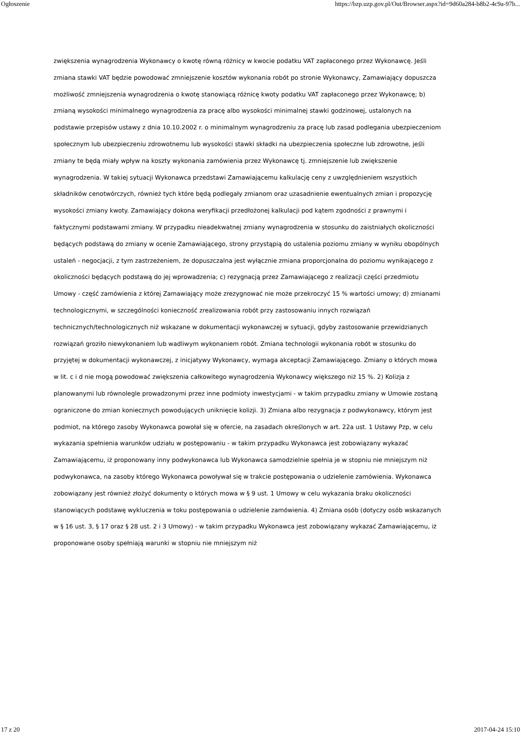Ogłoszenie https://bzp.uzp.gov.pl/Out/Browser.aspx?id=9d60a284-b8b2-4c9a-97b...
zwiększenia wynagrodzenia Wykonawcy o kwotę równą różnicy w kwocie podatku VAT zapłaconego przez Wykonawcę. Jeśli zmiana stawki VAT będzie powodować zmniejszenie kosztów wykonania robót po stronie Wykonawcy, Zamawiający dopuszcza możliwość zmniejszenia wynagrodzenia o kwotę stanowiącą różnicę kwoty podatku VAT zapłaconego przez Wykonawcę; b) zmianą wysokości minimalnego wynagrodzenia za pracę albo wysokości minimalnej stawki godzinowej, ustalonych na podstawie przepisów ustawy z dnia 10.10.2002 r. o minimalnym wynagrodzeniu za pracę lub zasad podlegania ubezpieczeniom społecznym lub ubezpieczeniu zdrowotnemu lub wysokości stawki składki na ubezpieczenia społeczne lub zdrowotne, jeśli zmiany te będą miały wpływ na koszty wykonania zamówienia przez Wykonawcę tj. zmniejszenie lub zwiększenie wynagrodzenia. W takiej sytuacji Wykonawca przedstawi Zamawiającemu kalkulację ceny z uwzględnieniem wszystkich składników cenotwórczych, również tych które będą podlegały zmianom oraz uzasadnienie ewentualnych zmian i propozycję wysokości zmiany kwoty. Zamawiający dokona weryfikacji przedłożonej kalkulacji pod kątem zgodności z prawnymi i faktycznymi podstawami zmiany. W przypadku nieadekwatnej zmiany wynagrodzenia w stosunku do zaistniałych okoliczności będących podstawą do zmiany w ocenie Zamawiającego, strony przystąpią do ustalenia poziomu zmiany w wyniku obopólnych ustaleń - negocjacji, z tym zastrzeżeniem, że dopuszczalna jest wyłącznie zmiana proporcjonalna do poziomu wynikającego z okoliczności będących podstawą do jej wprowadzenia; c) rezygnacją przez Zamawiającego z realizacji części przedmiotu Umowy - część zamówienia z której Zamawiający może zrezygnować nie może przekroczyć 15 % wartości umowy; d) zmianami technologicznymi, w szczególności konieczność zrealizowania robót przy zastosowaniu innych rozwiązań technicznych/technologicznych niż wskazane w dokumentacji wykonawczej w sytuacji, gdyby zastosowanie przewidzianych rozwiązań groziło niewykonaniem lub wadliwym wykonaniem robót. Zmiana technologii wykonania robót w stosunku do przyjętej w dokumentacji wykonawczej, z inicjatywy Wykonawcy, wymaga akceptacji Zamawiającego. Zmiany o których mowa w lit. c i d nie mogą powodować zwiększenia całkowitego wynagrodzenia Wykonawcy większego niż 15 %. 2) Kolizja z planowanymi lub równolegle prowadzonymi przez inne podmioty inwestycjami - w takim przypadku zmiany w Umowie zostaną ograniczone do zmian koniecznych powodujących uniknięcie kolizji. 3) Zmiana albo rezygnacja z podwykonawcy, którym jest podmiot, na którego zasoby Wykonawca powołał się w ofercie, na zasadach określonych w art. 22a ust. 1 Ustawy Pzp, w celu wykazania spełnienia warunków udziału w postępowaniu - w takim przypadku Wykonawca jest zobowiązany wykazać Zamawiającemu, iż proponowany inny podwykonawca lub Wykonawca samodzielnie spełnia je w stopniu nie mniejszym niż podwykonawca, na zasoby którego Wykonawca powoływał się w trakcie postępowania o udzielenie zamówienia. Wykonawca zobowiązany jest również złożyć dokumenty o których mowa w § 9 ust. 1 Umowy w celu wykazania braku okoliczności stanowiących podstawę wykluczenia w toku postępowania o udzielenie zamówienia. 4) Zmiana osób (dotyczy osób wskazanych w § 16 ust. 3, § 17 oraz § 28 ust. 2 i 3 Umowy) - w takim przypadku Wykonawca jest zobowiązany wykazać Zamawiającemu, iż proponowane osoby spełniają warunki w stopniu nie mniejszym niż
17 z 20 2017-04-24 15:10